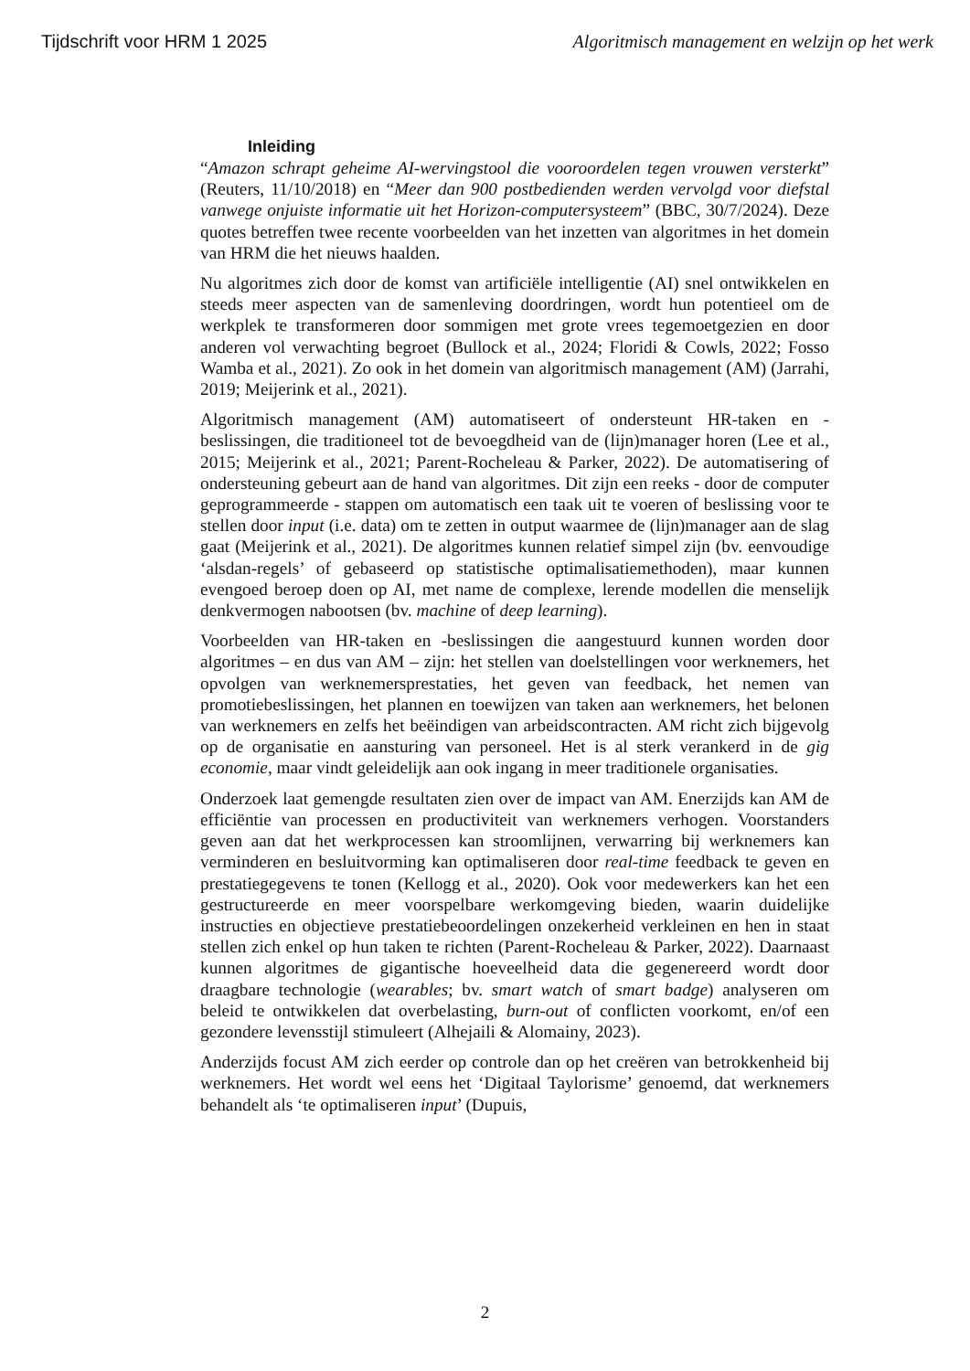Tijdschrift voor HRM 1 2025 Algoritmisch management en welzijn op het werk
Inleiding
“Amazon schrapt geheime AI-wervingstool die vooroordelen tegen vrouwen versterkt” (Reuters, 11/10/2018) en “Meer dan 900 postbedienden werden vervolgd voor diefstal vanwege onjuiste informatie uit het Horizon-computersysteem” (BBC, 30/7/2024). Deze quotes betreffen twee recente voorbeelden van het inzetten van algoritmes in het domein van HRM die het nieuws haalden.
Nu algoritmes zich door de komst van artificiële intelligentie (AI) snel ontwikkelen en steeds meer aspecten van de samenleving doordringen, wordt hun potentieel om de werkplek te transformeren door sommigen met grote vrees tegemoetgezien en door anderen vol verwachting begroet (Bullock et al., 2024; Floridi & Cowls, 2022; Fosso Wamba et al., 2021). Zo ook in het domein van algoritmisch management (AM) (Jarrahi, 2019; Meijerink et al., 2021).
Algoritmisch management (AM) automatiseert of ondersteunt HR-taken en -beslissingen, die traditioneel tot de bevoegdheid van de (lijn)manager horen (Lee et al., 2015; Meijerink et al., 2021; Parent-Rocheleau & Parker, 2022). De automatisering of ondersteuning gebeurt aan de hand van algoritmes. Dit zijn een reeks - door de computer geprogrammeerde - stappen om automatisch een taak uit te voeren of beslissing voor te stellen door input (i.e. data) om te zetten in output waarmee de (lijn)manager aan de slag gaat (Meijerink et al., 2021). De algoritmes kunnen relatief simpel zijn (bv. eenvoudige ‘alsdan-regels’ of gebaseerd op statistische optimalisatiemethoden), maar kunnen evengoed beroep doen op AI, met name de complexe, lerende modellen die menselijk denkvermogen nabootsen (bv. machine of deep learning).
Voorbeelden van HR-taken en -beslissingen die aangestuurd kunnen worden door algoritmes – en dus van AM – zijn: het stellen van doelstellingen voor werknemers, het opvolgen van werknemersprestaties, het geven van feedback, het nemen van promotiebeslissingen, het plannen en toewijzen van taken aan werknemers, het belonen van werknemers en zelfs het beëindigen van arbeidscontracten. AM richt zich bijgevolg op de organisatie en aansturing van personeel. Het is al sterk verankerd in de gig economie, maar vindt geleidelijk aan ook ingang in meer traditionele organisaties.
Onderzoek laat gemengde resultaten zien over de impact van AM. Enerzijds kan AM de efficiëntie van processen en productiviteit van werknemers verhogen. Voorstanders geven aan dat het werkprocessen kan stroomlijnen, verwarring bij werknemers kan verminderen en besluitvorming kan optimaliseren door real-time feedback te geven en prestatiegegevens te tonen (Kellogg et al., 2020). Ook voor medewerkers kan het een gestructureerde en meer voorspelbare werkomgeving bieden, waarin duidelijke instructies en objectieve prestatiebeoordelingen onzekerheid verkleinen en hen in staat stellen zich enkel op hun taken te richten (Parent-Rocheleau & Parker, 2022). Daarnaast kunnen algoritmes de gigantische hoeveelheid data die gegenereerd wordt door draagbare technologie (wearables; bv. smart watch of smart badge) analyseren om beleid te ontwikkelen dat overbelasting, burn-out of conflicten voorkomt, en/of een gezondere levensstijl stimuleert (Alhejaili & Alomainy, 2023).
Anderzijds focust AM zich eerder op controle dan op het creëren van betrokkenheid bij werknemers. Het wordt wel eens het ‘Digitaal Taylorisme’ genoemd, dat werknemers behandelt als ‘te optimaliseren input’ (Dupuis,
2